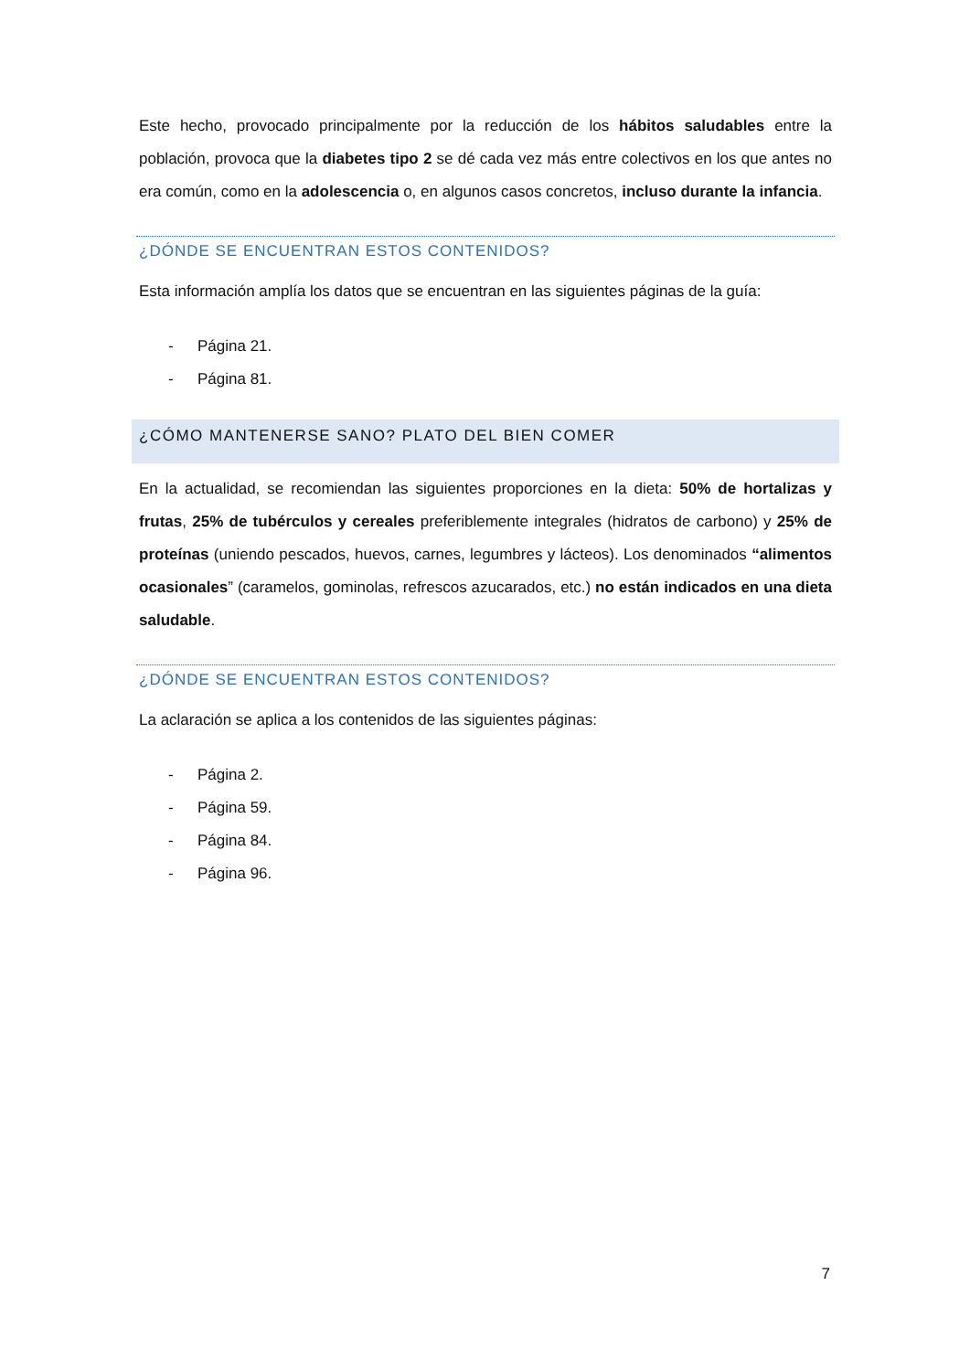Este hecho, provocado principalmente por la reducción de los hábitos saludables entre la población, provoca que la diabetes tipo 2 se dé cada vez más entre colectivos en los que antes no era común, como en la adolescencia o, en algunos casos concretos, incluso durante la infancia.
¿DÓNDE SE ENCUENTRAN ESTOS CONTENIDOS?
Esta información amplía los datos que se encuentran en las siguientes páginas de la guía:
- Página 21.
- Página 81.
¿CÓMO MANTENERSE SANO? PLATO DEL BIEN COMER
En la actualidad, se recomiendan las siguientes proporciones en la dieta: 50% de hortalizas y frutas, 25% de tubérculos y cereales preferiblemente integrales (hidratos de carbono) y 25% de proteínas (uniendo pescados, huevos, carnes, legumbres y lácteos). Los denominados “alimentos ocasionales” (caramelos, gominolas, refrescos azucarados, etc.) no están indicados en una dieta saludable.
¿DÓNDE SE ENCUENTRAN ESTOS CONTENIDOS?
La aclaración se aplica a los contenidos de las siguientes páginas:
- Página 2.
- Página 59.
- Página 84.
- Página 96.
7